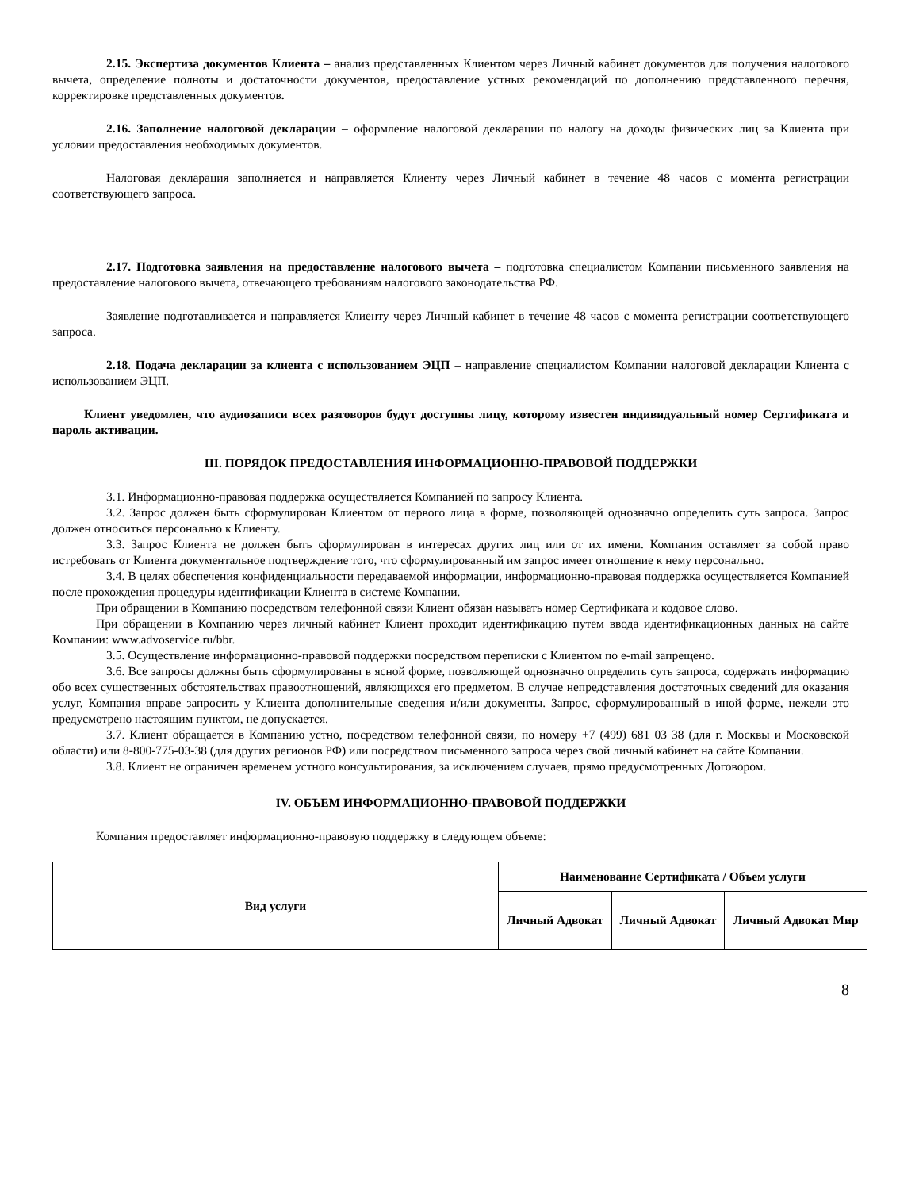2.15. Экспертиза документов Клиента – анализ представленных Клиентом через Личный кабинет документов для получения налогового вычета, определение полноты и достаточности документов, предоставление устных рекомендаций по дополнению представленного перечня, корректировке представленных документов.
2.16. Заполнение налоговой декларации – оформление налоговой декларации по налогу на доходы физических лиц за Клиента при условии предоставления необходимых документов.
Налоговая декларация заполняется и направляется Клиенту через Личный кабинет в течение 48 часов с момента регистрации соответствующего запроса.
2.17. Подготовка заявления на предоставление налогового вычета – подготовка специалистом Компании письменного заявления на предоставление налогового вычета, отвечающего требованиям налогового законодательства РФ.
Заявление подготавливается и направляется Клиенту через Личный кабинет в течение 48 часов с момента регистрации соответствующего запроса.
2.18. Подача декларации за клиента с использованием ЭЦП – направление специалистом Компании налоговой декларации Клиента с использованием ЭЦП.
Клиент уведомлен, что аудиозаписи всех разговоров будут доступны лицу, которому известен индивидуальный номер Сертификата и пароль активации.
III. ПОРЯДОК ПРЕДОСТАВЛЕНИЯ ИНФОРМАЦИОННО-ПРАВОВОЙ ПОДДЕРЖКИ
3.1. Информационно-правовая поддержка осуществляется Компанией по запросу Клиента.
3.2. Запрос должен быть сформулирован Клиентом от первого лица в форме, позволяющей однозначно определить суть запроса. Запрос должен относиться персонально к Клиенту.
3.3. Запрос Клиента не должен быть сформулирован в интересах других лиц или от их имени. Компания оставляет за собой право истребовать от Клиента документальное подтверждение того, что сформулированный им запрос имеет отношение к нему персонально.
3.4. В целях обеспечения конфиденциальности передаваемой информации, информационно-правовая поддержка осуществляется Компанией после прохождения процедуры идентификации Клиента в системе Компании.
При обращении в Компанию посредством телефонной связи Клиент обязан называть номер Сертификата и кодовое слово.
При обращении в Компанию через личный кабинет Клиент проходит идентификацию путем ввода идентификационных данных на сайте Компании: www.advoservice.ru/bbr.
3.5. Осуществление информационно-правовой поддержки посредством переписки с Клиентом по e-mail запрещено.
3.6. Все запросы должны быть сформулированы в ясной форме, позволяющей однозначно определить суть запроса, содержать информацию обо всех существенных обстоятельствах правоотношений, являющихся его предметом. В случае непредставления достаточных сведений для оказания услуг, Компания вправе запросить у Клиента дополнительные сведения и/или документы. Запрос, сформулированный в иной форме, нежели это предусмотрено настоящим пунктом, не допускается.
3.7. Клиент обращается в Компанию устно, посредством телефонной связи, по номеру +7 (499) 681 03 38 (для г. Москвы и Московской области) или 8-800-775-03-38 (для других регионов РФ) или посредством письменного запроса через свой личный кабинет на сайте Компании.
3.8. Клиент не ограничен временем устного консультирования, за исключением случаев, прямо предусмотренных Договором.
IV. ОБЪЕМ ИНФОРМАЦИОННО-ПРАВОВОЙ ПОДДЕРЖКИ
Компания предоставляет информационно-правовую поддержку в следующем объеме:
| Вид услуги | Наименование Сертификата / Объем услуги | | |
| --- | --- | --- | --- |
| | Личный Адвокат | Личный Адвокат | Личный Адвокат Мир |
8